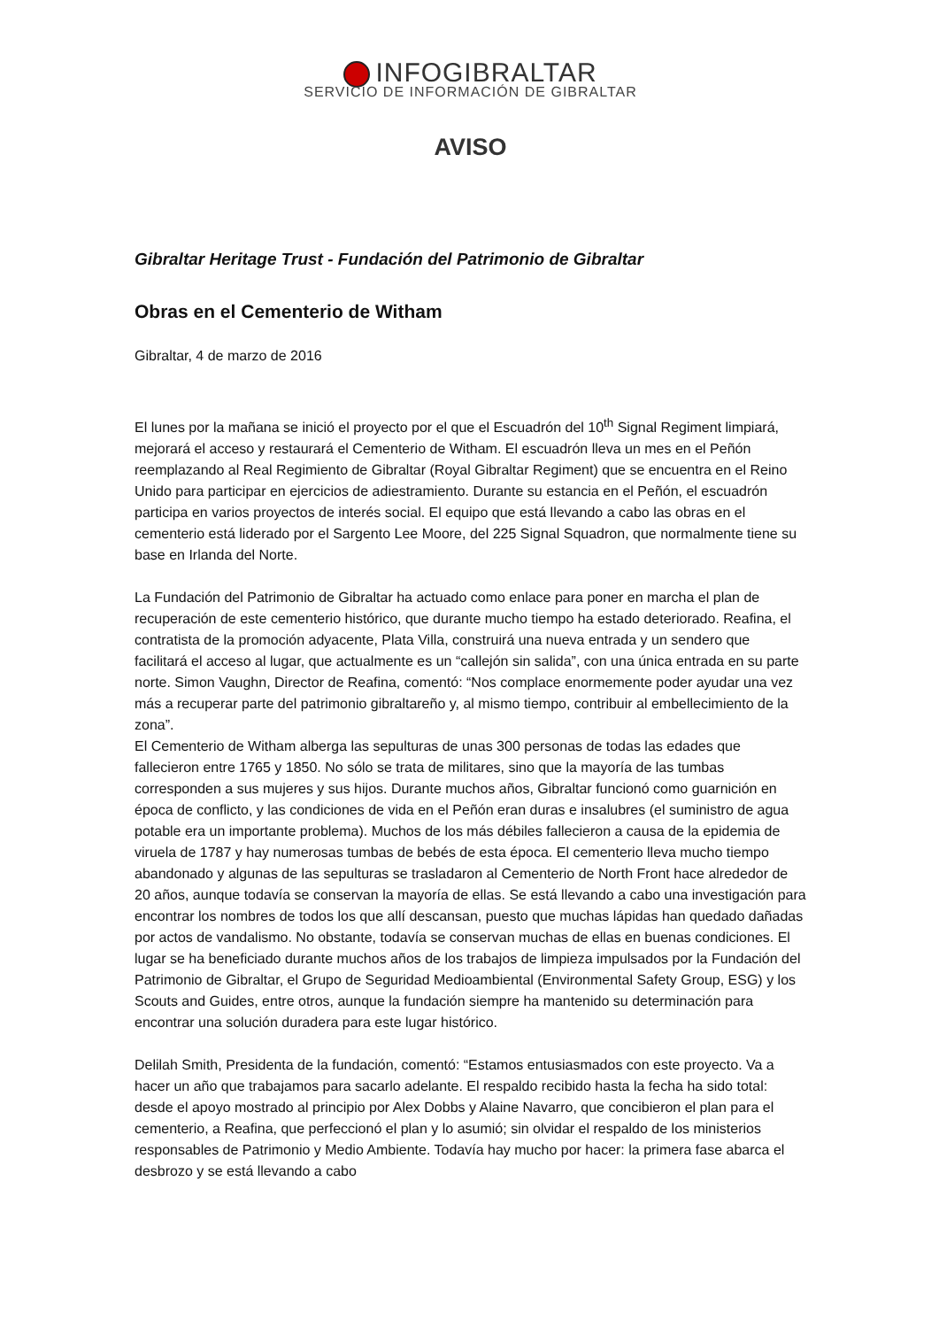INFOGIBRALTAR
SERVICIO DE INFORMACIÓN DE GIBRALTAR
AVISO
Gibraltar Heritage Trust - Fundación del Patrimonio de Gibraltar
Obras en el Cementerio de Witham
Gibraltar, 4 de marzo de 2016
El lunes por la mañana se inició el proyecto por el que el Escuadrón del 10<sup>th</sup> Signal Regiment limpiará, mejorará el acceso y restaurará el Cementerio de Witham. El escuadrón lleva un mes en el Peñón reemplazando al Real Regimiento de Gibraltar (Royal Gibraltar Regiment) que se encuentra en el Reino Unido para participar en ejercicios de adiestramiento. Durante su estancia en el Peñón, el escuadrón participa en varios proyectos de interés social. El equipo que está llevando a cabo las obras en el cementerio está liderado por el Sargento Lee Moore, del 225 Signal Squadron, que normalmente tiene su base en Irlanda del Norte.
La Fundación del Patrimonio de Gibraltar ha actuado como enlace para poner en marcha el plan de recuperación de este cementerio histórico, que durante mucho tiempo ha estado deteriorado. Reafina, el contratista de la promoción adyacente, Plata Villa, construirá una nueva entrada y un sendero que facilitará el acceso al lugar, que actualmente es un “callejón sin salida”, con una única entrada en su parte norte. Simon Vaughn, Director de Reafina, comentó: “Nos complace enormemente poder ayudar una vez más a recuperar parte del patrimonio gibraltareño y, al mismo tiempo, contribuir al embellecimiento de la zona”.
El Cementerio de Witham alberga las sepulturas de unas 300 personas de todas las edades que fallecieron entre 1765 y 1850. No sólo se trata de militares, sino que la mayoría de las tumbas corresponden a sus mujeres y sus hijos. Durante muchos años, Gibraltar funcionó como guarnición en época de conflicto, y las condiciones de vida en el Peñón eran duras e insalubres (el suministro de agua potable era un importante problema). Muchos de los más débiles fallecieron a causa de la epidemia de viruela de 1787 y hay numerosas tumbas de bebés de esta época. El cementerio lleva mucho tiempo abandonado y algunas de las sepulturas se trasladaron al Cementerio de North Front hace alrededor de 20 años, aunque todavía se conservan la mayoría de ellas. Se está llevando a cabo una investigación para encontrar los nombres de todos los que allí descansan, puesto que muchas lápidas han quedado dañadas por actos de vandalismo. No obstante, todavía se conservan muchas de ellas en buenas condiciones. El lugar se ha beneficiado durante muchos años de los trabajos de limpieza impulsados por la Fundación del Patrimonio de Gibraltar, el Grupo de Seguridad Medioambiental (Environmental Safety Group, ESG) y los Scouts and Guides, entre otros, aunque la fundación siempre ha mantenido su determinación para encontrar una solución duradera para este lugar histórico.
Delilah Smith, Presidenta de la fundación, comentó: “Estamos entusiasmados con este proyecto. Va a hacer un año que trabajamos para sacarlo adelante. El respaldo recibido hasta la fecha ha sido total: desde el apoyo mostrado al principio por Alex Dobbs y Alaine Navarro, que concibieron el plan para el cementerio, a Reafina, que perfeccionó el plan y lo asumió; sin olvidar el respaldo de los ministerios responsables de Patrimonio y Medio Ambiente. Todavía hay mucho por hacer: la primera fase abarca el desbrozo y se está llevando a cabo